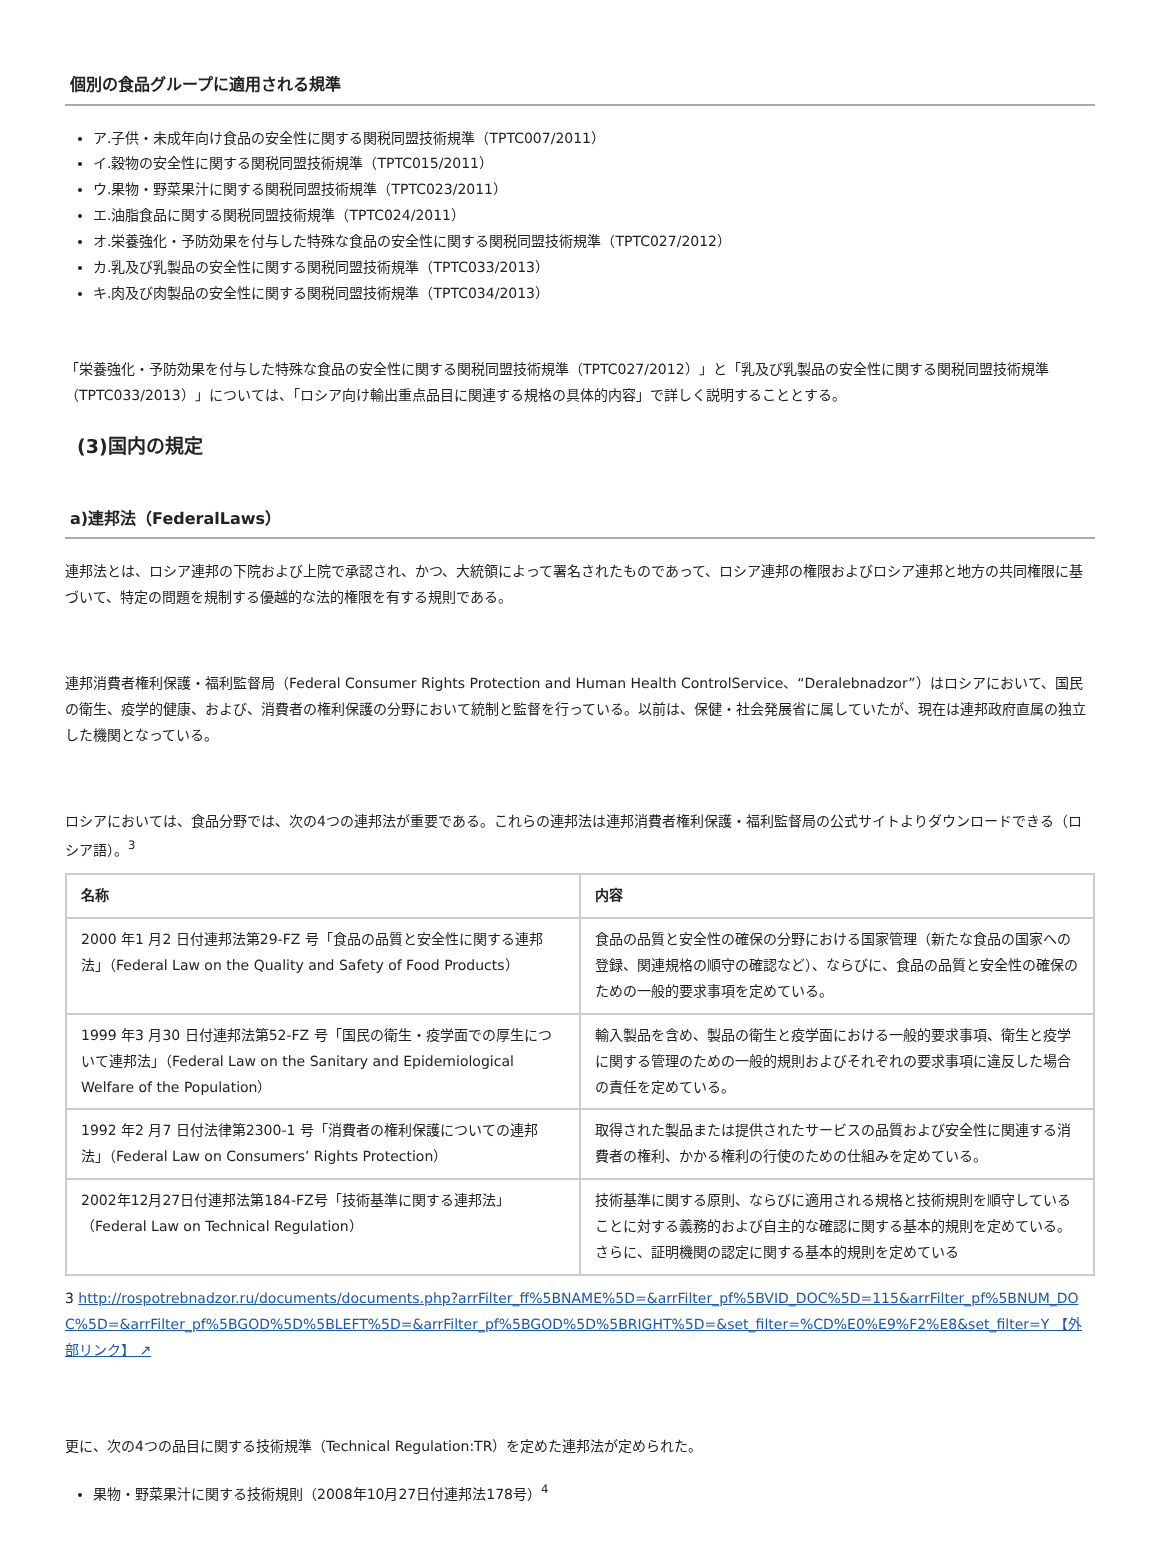個別の食品グループに適用される規準
ア.子供・未成年向け食品の安全性に関する関税同盟技術規準（TPTC007/2011）
イ.穀物の安全性に関する関税同盟技術規準（TPTC015/2011）
ウ.果物・野菜果汁に関する関税同盟技術規準（TPTC023/2011）
エ.油脂食品に関する関税同盟技術規準（TPTC024/2011）
オ.栄養強化・予防効果を付与した特殊な食品の安全性に関する関税同盟技術規準（TPTC027/2012）
カ.乳及び乳製品の安全性に関する関税同盟技術規準（TPTC033/2013）
キ.肉及び肉製品の安全性に関する関税同盟技術規準（TPTC034/2013）
「栄養強化・予防効果を付与した特殊な食品の安全性に関する関税同盟技術規準（TPTC027/2012）」と「乳及び乳製品の安全性に関する関税同盟技術規準（TPTC033/2013）」については、「ロシア向け輸出重点品目に関連する規格の具体的内容」で詳しく説明することとする。
(3)国内の規定
a)連邦法（FederalLaws）
連邦法とは、ロシア連邦の下院および上院で承認され、かつ、大統領によって署名されたものであって、ロシア連邦の権限およびロシア連邦と地方の共同権限に基づいて、特定の問題を規制する優越的な法的権限を有する規則である。
連邦消費者権利保護・福利監督局（Federal Consumer Rights Protection and Human Health ControlService、“Deralebnadzor”）はロシアにおいて、国民の衛生、疫学的健康、および、消費者の権利保護の分野において統制と監督を行っている。以前は、保健・社会発展省に属していたが、現在は連邦政府直属の独立した機関となっている。
ロシアにおいては、食品分野では、次の4つの連邦法が重要である。これらの連邦法は連邦消費者権利保護・福利監督局の公式サイトよりダウンロードできる（ロシア語）。<sup>3</sup>
| 名称 | 内容 |
| --- | --- |
| 2000 年1 月2 日付連邦法第29-FZ 号「食品の品質と安全性に関する連邦法」（Federal Law on the Quality and Safety of Food Products） | 食品の品質と安全性の確保の分野における国家管理（新たな食品の国家への登録、関連規格の順守の確認など）、ならびに、食品の品質と安全性の確保のための一般的要求事項を定めている。 |
| 1999 年3 月30 日付連邦法第52-FZ 号「国民の衛生・疫学面での厚生について連邦法」（Federal Law on the Sanitary and Epidemiological Welfare of the Population） | 輸入製品を含め、製品の衛生と疫学面における一般的要求事項、衛生と疫学に関する管理のための一般的規則およびそれぞれの要求事項に違反した場合の責任を定めている。 |
| 1992 年2 月7 日付法律第2300-1 号「消費者の権利保護についての連邦法」（Federal Law on Consumers’ Rights Protection） | 取得された製品または提供されたサービスの品質および安全性に関連する消費者の権利、かかる権利の行使のための仕組みを定めている。 |
| 2002年12月27日付連邦法第184-FZ号「技術基準に関する連邦法」（Federal Law on Technical Regulation） | 技術基準に関する原則、ならびに適用される規格と技術規則を順守していることに対する義務的および自主的な確認に関する基本的規則を定めている。さらに、証明機関の認定に関する基本的規則を定めている |
3 http://rospotrebnadzor.ru/documents/documents.php?arrFilter_ff%5BNAME%5D=&arrFilter_pf%5BVID_DOC%5D=115&arrFilter_pf%5BNUM_DOC%5D=&arrFilter_pf%5BGOD%5D%5BLEFT%5D=&arrFilter_pf%5BGOD%5D%5BRIGHT%5D=&set_filter=%CD%E0%E9%F2%E8&set_filter=Y 【外部リンク】 ↗
更に、次の4つの品目に関する技術規準（Technical Regulation:TR）を定めた連邦法が定められた。
果物・野菜果汁に関する技術規則（2008年10月27日付連邦法178号）<sup>4</sup>